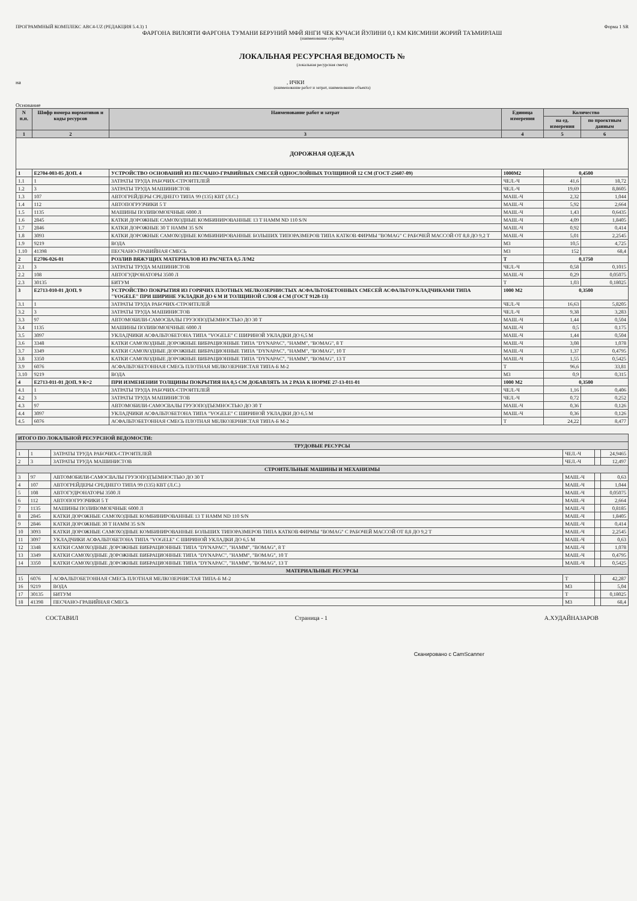ПРОГРАММНЫЙ КОМПЛЕКС АВС4-UZ (РЕДАКЦИЯ 5.4.3) 1 Форма 1 SR
ФАРГОНА ВИЛОЯТИ ФАРГОНА ТУМАНИ БЕРУНИЙ МФЙ ЯНГИ ЧЕК КУЧАСИ ЙУЛИНИ 0,1 КМ КИСМИНИ ЖОРИЙ ТАЪМИРЛАШ
(наименование стройки)
ЛОКАЛЬНАЯ РЕСУРСНАЯ ВЕДОМОСТЬ №
(локальная ресурсная смета)
на , ИЧКИ
(наименование работ и затрат, наименование объекта)
Основание
| N п.п. | Шифр номера нормативов и коды ресурсов | Наименование работ и затрат | Единица измерения | Количество | |
| --- | --- | --- | --- | --- | --- |
| | | | | на ед. измерения | по проектным данным |
| 1 | 2 | 3 | 4 | 5 | 6 |
| ДОРОЖНАЯ ОДЕЖДА | | | | | |
| 1 | Е2704-003-05 ДОП. 4 | УСТРОЙСТВО ОСНОВАНИЙ ИЗ ПЕСЧАНО-ГРАВИЙНЫХ СМЕСЕЙ ОДНОСЛОЙНЫХ ТОЛЩИНОЙ 12 СМ (ГОСТ-25607-09) | 1000М2 | 0,4500 | |
| 1.1 | 1 | ЗАТРАТЫ ТРУДА РАБОЧИХ-СТРОИТЕЛЕЙ | ЧЕЛ.-Ч | 41,6 | 18,72 |
| 1.2 | 3 | ЗАТРАТЫ ТРУДА МАШИНИСТОВ | ЧЕЛ.-Ч | 19,69 | 8,8605 |
| 1.3 | 107 | АВТОГРЕЙДЕРЫ СРЕДНЕГО ТИПА 99 (135) КВТ (Л.С.) | МАШ.-Ч | 2,32 | 1,044 |
| 1.4 | 112 | АВТОПОГРУЗЧИКИ 5 Т | МАШ.-Ч | 5,92 | 2,664 |
| 1.5 | 1135 | МАШИНЫ ПОЛИВОМОЕЧНЫЕ 6000 Л | МАШ.-Ч | 1,43 | 0,6435 |
| 1.6 | 2845 | КАТКИ ДОРОЖНЫЕ САМОХОДНЫЕ КОМБИНИРОВАННЫЕ 13 Т HAMM ND 110 S/N | МАШ.-Ч | 4,09 | 1,8405 |
| 1.7 | 2846 | КАТКИ ДОРОЖНЫЕ 30 Т HAMM 35 S/N | МАШ.-Ч | 0,92 | 0,414 |
| 1.8 | 3093 | КАТКИ ДОРОЖНЫЕ САМОХОДНЫЕ КОМБИНИРОВАННЫЕ БОЛЬШИХ ТИПОРАЗМЕРОВ ТИПА КАТКОВ ФИРМЫ "BOMAG" С РАБОЧЕЙ МАССОЙ ОТ 8,8 ДО 9,2 Т | МАШ.-Ч | 5,01 | 2,2545 |
| 1.9 | 9219 | ВОДА | М3 | 10,5 | 4,725 |
| 1.10 | 41398 | ПЕСЧАНО-ГРАВИЙНАЯ СМЕСЬ | М3 | 152 | 68,4 |
| 2 | Е2706-026-01 | РОЗЛИВ ВЯЖУЩИХ МАТЕРИАЛОВ ИЗ РАСЧЕТА 0,5 Л/М2 | Т | 0,1750 | |
| 2.1 | 3 | ЗАТРАТЫ ТРУДА МАШИНИСТОВ | ЧЕЛ.-Ч | 0,58 | 0,1015 |
| 2.2 | 108 | АВТОГУДРОНАТОРЫ 3500 Л | МАШ.-Ч | 0,29 | 0,05075 |
| 2.3 | 30135 | БИТУМ | Т | 1,03 | 0,18025 |
| 3 | Е2713-010-01 ДОП. 9 | УСТРОЙСТВО ПОКРЫТИЯ ИЗ ГОРЯЧИХ ПЛОТНЫХ МЕЛКОЗЕРНИСТЫХ АСФАЛЬТОБЕТОННЫХ СМЕСЕЙ АСФАЛЬТОУКЛАДЧИКАМИ ТИПА "VOGELE" ПРИ ШИРИНЕ УКЛАДКИ ДО 6 М И ТОЛЩИНОЙ СЛОЯ 4 СМ (ГОСТ 9128-13) | 1000 М2 | 0,3500 | |
| 3.1 | 1 | ЗАТРАТЫ ТРУДА РАБОЧИХ-СТРОИТЕЛЕЙ | ЧЕЛ.-Ч | 16,63 | 5,8205 |
| 3.2 | 3 | ЗАТРАТЫ ТРУДА МАШИНИСТОВ | ЧЕЛ.-Ч | 9,38 | 3,283 |
| 3.3 | 97 | АВТОМОБИЛИ-САМОСВАЛЫ ГРУЗОПОДЪЕМНОСТЬЮ ДО 30 Т | МАШ.-Ч | 1,44 | 0,504 |
| 3.4 | 1135 | МАШИНЫ ПОЛИВОМОЕЧНЫЕ 6000 Л | МАШ.-Ч | 0,5 | 0,175 |
| 3.5 | 3097 | УКЛАДЧИКИ АСФАЛЬТОБЕТОНА ТИПА "VOGELE" С ШИРИНОЙ УКЛАДКИ ДО 6,5 М | МАШ.-Ч | 1,44 | 0,504 |
| 3.6 | 3348 | КАТКИ САМОХОДНЫЕ ДОРОЖНЫЕ ВИБРАЦИОННЫЕ ТИПА "DYNAPAC", "HAMM", "BOMAG", 8 Т | МАШ.-Ч | 3,08 | 1,078 |
| 3.7 | 3349 | КАТКИ САМОХОДНЫЕ ДОРОЖНЫЕ ВИБРАЦИОННЫЕ ТИПА "DYNAPAC", "HAMM", "BOMAG", 10 Т | МАШ.-Ч | 1,37 | 0,4795 |
| 3.8 | 3350 | КАТКИ САМОХОДНЫЕ ДОРОЖНЫЕ ВИБРАЦИОННЫЕ ТИПА "DYNAPAC", "HAMM", "BOMAG", 13 Т | МАШ.-Ч | 1,55 | 0,5425 |
| 3.9 | 6076 | АСФАЛЬТОБЕТОННАЯ СМЕСЬ ПЛОТНАЯ МЕЛКОЗЕРНИСТАЯ ТИПА-Б М-2 | Т | 96,6 | 33,81 |
| 3.10 | 9219 | ВОДА | М3 | 0,9 | 0,315 |
| 4 | Е2713-011-01 ДОП. 9 К=2 | ПРИ ИЗМЕНЕНИИ ТОЛЩИНЫ ПОКРЫТИЯ НА 0,5 СМ ДОБАВЛЯТЬ ЗА 2 РАЗА К НОРМЕ 27-13-011-01 | 1000 М2 | 0,3500 | |
| 4.1 | 1 | ЗАТРАТЫ ТРУДА РАБОЧИХ-СТРОИТЕЛЕЙ | ЧЕЛ.-Ч | 1,16 | 0,406 |
| 4.2 | 3 | ЗАТРАТЫ ТРУДА МАШИНИСТОВ | ЧЕЛ.-Ч | 0,72 | 0,252 |
| 4.3 | 97 | АВТОМОБИЛИ-САМОСВАЛЫ ГРУЗОПОДЪЕМНОСТЬЮ ДО 30 Т | МАШ.-Ч | 0,36 | 0,126 |
| 4.4 | 3097 | УКЛАДЧИКИ АСФАЛЬТОБЕТОНА ТИПА "VOGELE" С ШИРИНОЙ УКЛАДКИ ДО 6,5 М | МАШ.-Ч | 0,36 | 0,126 |
| 4.5 | 6076 | АСФАЛЬТОБЕТОННАЯ СМЕСЬ ПЛОТНАЯ МЕЛКОЗЕРНИСТАЯ ТИПА-Б М-2 | Т | 24,22 | 8,477 |
| ИТОГО ПО ЛОКАЛЬНОЙ РЕСУРСНОЙ ВЕДОМОСТИ: | | | | | |
| ТРУДОВЫЕ РЕСУРСЫ | | | | | |
| 1 | 1 | ЗАТРАТЫ ТРУДА РАБОЧИХ-СТРОИТЕЛЕЙ | ЧЕЛ.-Ч | | 24,9465 |
| 2 | 3 | ЗАТРАТЫ ТРУДА МАШИНИСТОВ | ЧЕЛ.-Ч | | 12,497 |
| СТРОИТЕЛЬНЫЕ МАШИНЫ И МЕХАНИЗМЫ | | | | | |
| 3 | 97 | АВТОМОБИЛИ-САМОСВАЛЫ ГРУЗОПОДЪЕМНОСТЬЮ ДО 30 Т | МАШ.-Ч | | 0,63 |
| 4 | 107 | АВТОГРЕЙДЕРЫ СРЕДНЕГО ТИПА 99 (135) КВТ (Л.С.) | МАШ.-Ч | | 1,044 |
| 5 | 108 | АВТОГУДРОНАТОРЫ 3500 Л | МАШ.-Ч | | 0,05075 |
| 6 | 112 | АВТОПОГРУЗЧИКИ 5 Т | МАШ.-Ч | | 2,664 |
| 7 | 1135 | МАШИНЫ ПОЛИВОМОЕЧНЫЕ 6000 Л | МАШ.-Ч | | 0,8185 |
| 8 | 2845 | КАТКИ ДОРОЖНЫЕ САМОХОДНЫЕ КОМБИНИРОВАННЫЕ 13 Т HAMM ND 110 S/N | МАШ.-Ч | | 1,8405 |
| 9 | 2846 | КАТКИ ДОРОЖНЫЕ 30 Т HAMM 35 S/N | МАШ.-Ч | | 0,414 |
| 10 | 3093 | КАТКИ ДОРОЖНЫЕ САМОХОДНЫЕ КОМБИНИРОВАННЫЕ БОЛЬШИХ ТИПОРАЗМЕРОВ ТИПА КАТКОВ ФИРМЫ "BOMAG" С РАБОЧЕЙ МАССОЙ ОТ 8,8 ДО 9,2 Т | МАШ.-Ч | | 2,2545 |
| 11 | 3097 | УКЛАДЧИКИ АСФАЛЬТОБЕТОНА ТИПА "VOGELE" С ШИРИНОЙ УКЛАДКИ ДО 6,5 М | МАШ.-Ч | | 0,63 |
| 12 | 3348 | КАТКИ САМОХОДНЫЕ ДОРОЖНЫЕ ВИБРАЦИОННЫЕ ТИПА "DYNAPAC", "HAMM", "BOMAG", 8 Т | МАШ.-Ч | | 1,078 |
| 13 | 3349 | КАТКИ САМОХОДНЫЕ ДОРОЖНЫЕ ВИБРАЦИОННЫЕ ТИПА "DYNAPAC", "HAMM", "BOMAG", 10 Т | МАШ.-Ч | | 0,4795 |
| 14 | 3350 | КАТКИ САМОХОДНЫЕ ДОРОЖНЫЕ ВИБРАЦИОННЫЕ ТИПА "DYNAPAC", "HAMM", "BOMAG", 13 Т | МАШ.-Ч | | 0,5425 |
| МАТЕРИАЛЬНЫЕ РЕСУРСЫ | | | | | |
| 15 | 6076 | АСФАЛЬТОБЕТОННАЯ СМЕСЬ ПЛОТНАЯ МЕЛКОЗЕРНИСТАЯ ТИПА-Б М-2 | Т | | 42,287 |
| 16 | 9219 | ВОДА | М3 | | 5,04 |
| 17 | 30135 | БИТУМ | Т | | 0,18025 |
| 18 | 41398 | ПЕСЧАНО-ГРАВИЙНАЯ СМЕСЬ | М3 | | 68,4 |
СОСТАВИЛ Страница - 1 А.ХУДАЙНАЗАРОВ
Сканировано с CamScanner